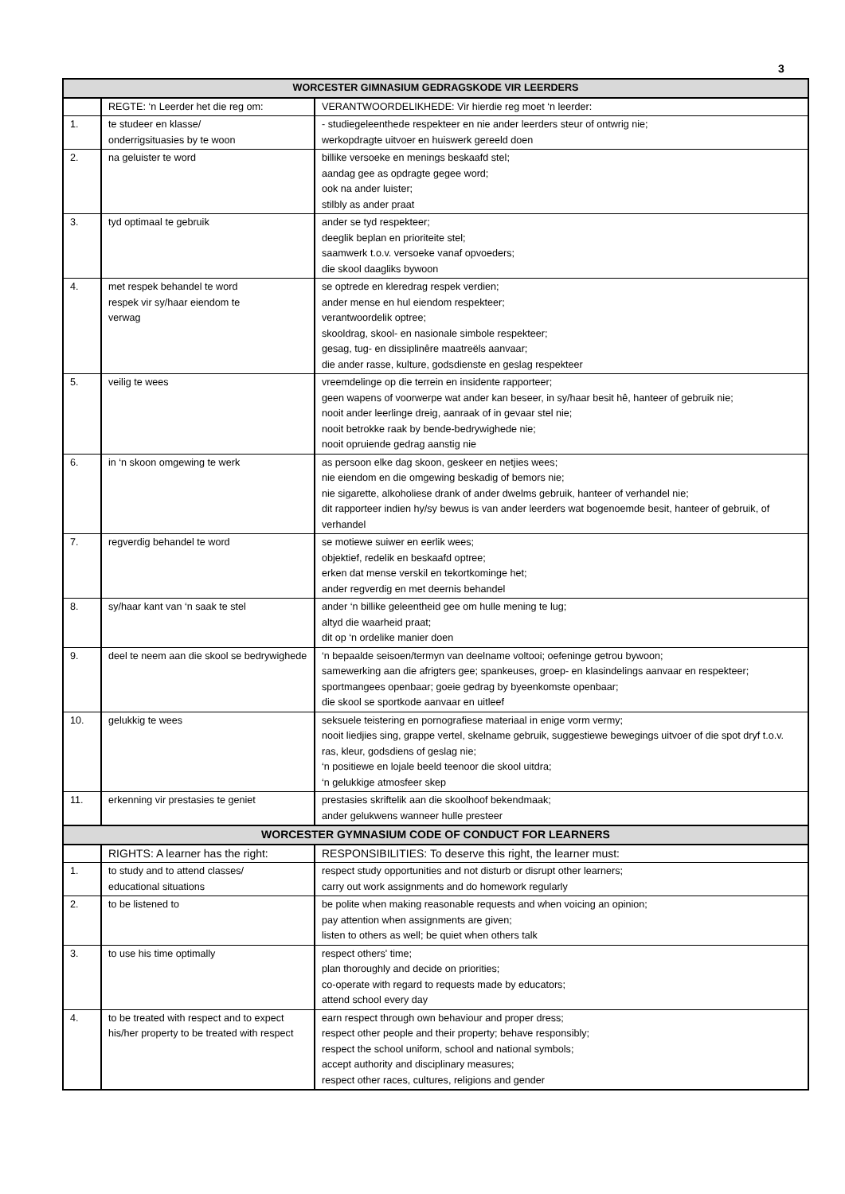3
| WORCESTER GIMNASIUM GEDRAGSKODE VIR LEERDERS | | |
| --- | --- | --- |
| | REGTE: ‘n Leerder het die reg om: | VERANTWOORDELIKHEDE: Vir hierdie reg moet ‘n leerder: |
| 1. | te studeer en klasse/ onderrigsituasies by te woon | - studiegeleenthede respekteer en nie ander leerders steur of ontwrig nie; werkopdragte uitvoer en huiswerk gereeld doen |
| 2. | na geluister te word | billike versoeke en menings beskaafd stel; aandag gee as opdragte gegee word; ook na ander luister; stilbly as ander praat |
| 3. | tyd optimaal te gebruik | ander se tyd respekteer; deeglik beplan en prioriteite stel; saamwerk t.o.v. versoeke vanaf opvoeders; die skool daagliks bywoon |
| 4. | met respek behandel te word respek vir sy/haar eiendom te verwag | se optrede en kleredrag respek verdien; ander mense en hul eiendom respekteer; verantwoordelik optree; skooldrag, skool- en nasionale simbole respekteer; gesag, tug- en dissiplinêre maatreëls aanvaar; die ander rasse, kulture, godsdienste en geslag respekteer |
| 5. | veilig te wees | vreemdelinge op die terrein en insidente rapporteer; geen wapens of voorwerpe wat ander kan beseer, in sy/haar besit hê, hanteer of gebruik nie; nooit ander leerlinge dreig, aanraak of in gevaar stel nie; nooit betrokke raak by bende-bedrywighede nie; nooit opruiende gedrag aanstig nie |
| 6. | in ‘n skoon omgewing te werk | as persoon elke dag skoon, geskeer en netjies wees; nie eiendom en die omgewing beskadig of bemors nie; nie sigarette, alkoholiese drank of ander dwelms gebruik, hanteer of verhandel nie; dit rapporteer indien hy/sy bewus is van ander leerders wat bogenoemde besit, hanteer of gebruik, of verhandel |
| 7. | regverdig behandel te word | se motiewe suiwer en eerlik wees; objektief, redelik en beskaafd optree; erken dat mense verskil en tekortkominge het; ander regverdig en met deernis behandel |
| 8. | sy/haar kant van ‘n saak te stel | ander ‘n billike geleentheid gee om hulle mening te lug; altyd die waarheid praat; dit op ‘n ordelike manier doen |
| 9. | deel te neem aan die skool se bedrywighede | ‘n bepaalde seisoen/termyn van deelname voltooi; oefeninge getrou bywoon; samewerking aan die afrigters gee; spankeuses, groep- en klasindelings aanvaar en respekteer; sportmangees openbaar; goeie gedrag by byeenkomste openbaar; die skool se sportkode aanvaar en uitleef |
| 10. | gelukkig te wees | seksuele teistering en pornografiese materiaal in enige vorm vermy; nooit liedjies sing, grappe vertel, skelname gebruik, suggestiewe bewegings uitvoer of die spot dryf t.o.v. ras, kleur, godsdiens of geslag nie; ‘n positiewe en lojale beeld teenoor die skool uitdra; ‘n gelukkige atmosfeer skep |
| 11. | erkenning vir prestasies te geniet | prestasies skriftelik aan die skoolhoof bekendmaak; ander gelukwens wanneer hulle presteer |
| WORCESTER GYMNASIUM CODE OF CONDUCT FOR LEARNERS | | |
| | RIGHTS: A learner has the right: | RESPONSIBILITIES: To deserve this right, the learner must: |
| 1. | to study and to attend classes/ educational situations | respect study opportunities and not disturb or disrupt other learners; carry out work assignments and do homework regularly |
| 2. | to be listened to | be polite when making reasonable requests and when voicing an opinion; pay attention when assignments are given; listen to others as well; be quiet when others talk |
| 3. | to use his time optimally | respect others' time; plan thoroughly and decide on priorities; co-operate with regard to requests made by educators; attend school every day |
| 4. | to be treated with respect and to expect his/her property to be treated with respect | earn respect through own behaviour and proper dress; respect other people and their property; behave responsibly; respect the school uniform, school and national symbols; accept authority and disciplinary measures; respect other races, cultures, religions and gender |